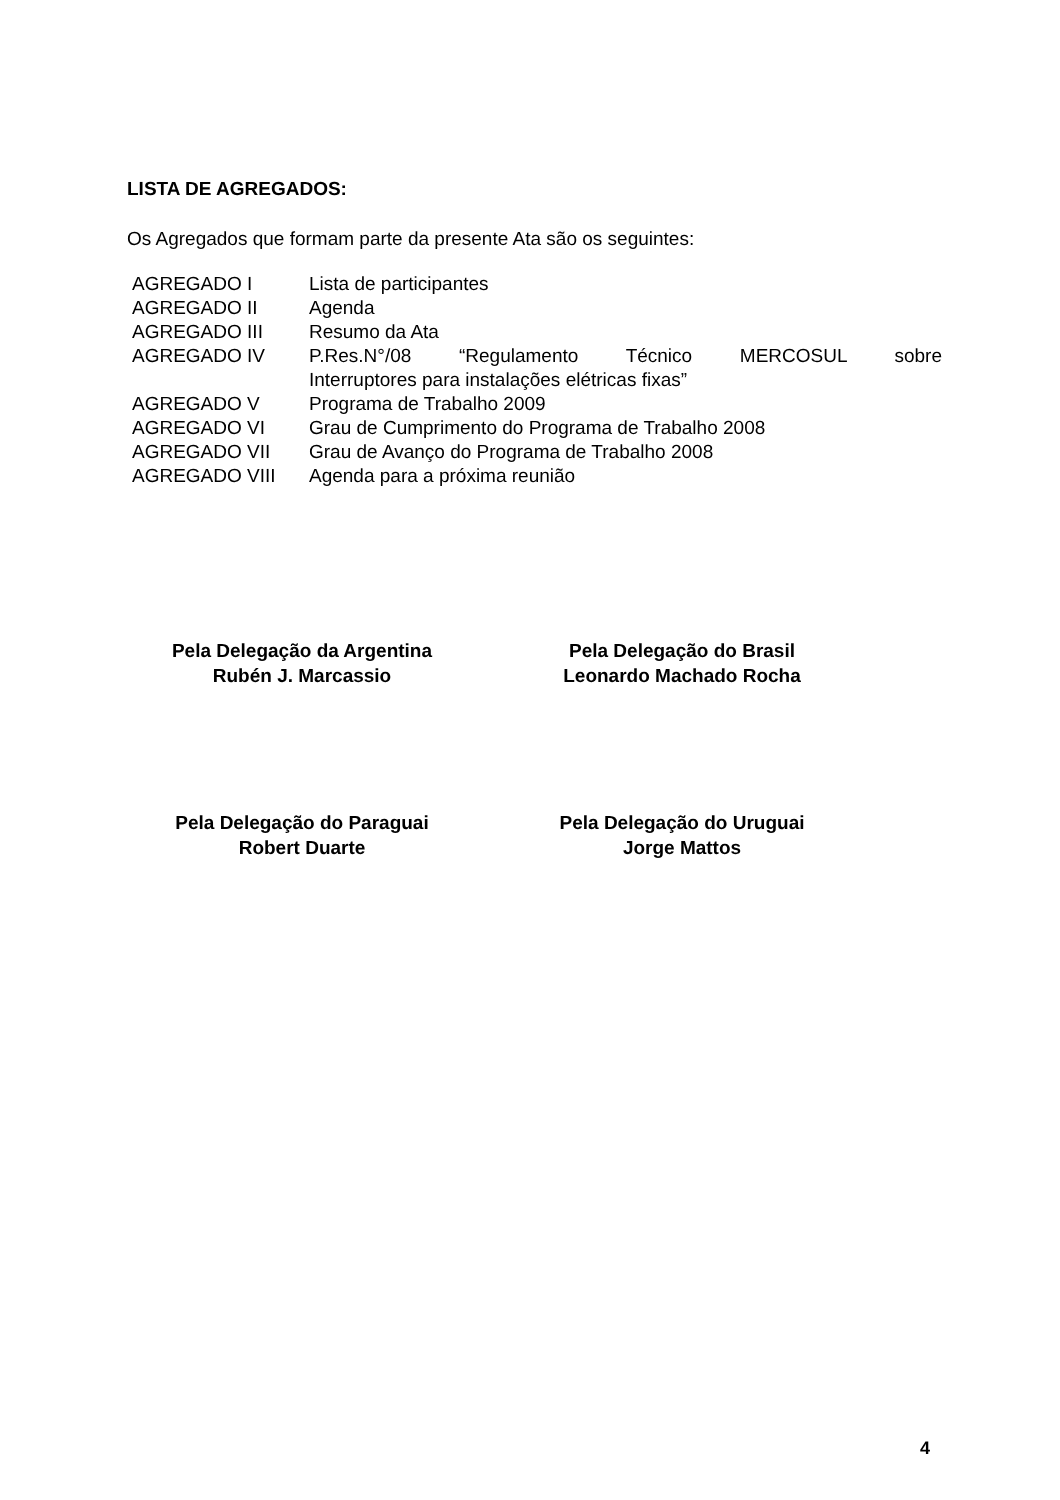LISTA DE AGREGADOS:
Os Agregados que formam parte da presente Ata são os seguintes:
| AGREGADO I | Lista de participantes |
| AGREGADO II | Agenda |
| AGREGADO III | Resumo da Ata |
| AGREGADO IV | P.Res.N°/08 “Regulamento Técnico MERCOSUL sobre Interruptores para instalações elétricas fixas” |
| AGREGADO V | Programa de Trabalho 2009 |
| AGREGADO VI | Grau de Cumprimento do Programa de Trabalho 2008 |
| AGREGADO VII | Grau de Avanço do Programa de Trabalho 2008 |
| AGREGADO VIII | Agenda para a próxima reunião |
Pela Delegação da Argentina
Rubén J. Marcassio
Pela Delegação do Brasil
Leonardo Machado Rocha
Pela Delegação do Paraguai
Robert Duarte
Pela Delegação do Uruguai
Jorge Mattos
4